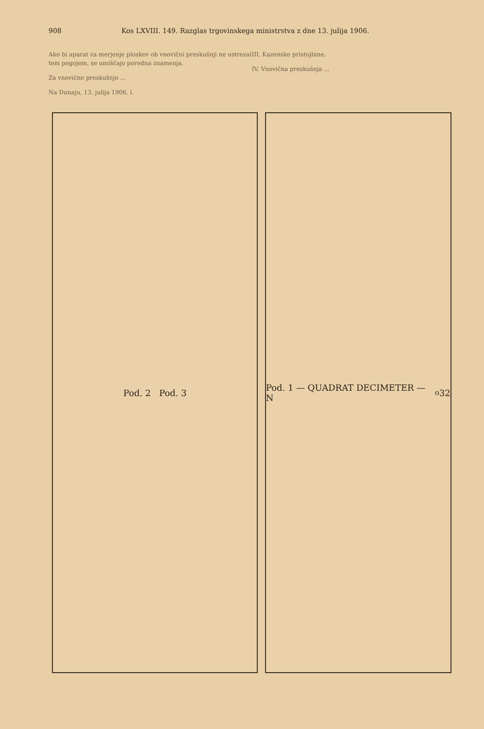908 Kos LXVIII. 149. Razglas trgovinskega ministrstva z dne 13. julija 1906.
Ako bi aparat za merjenje ploskev ob vnovični preskušnji ne ustrezal tem pogojem, se umiščajo poredna znamenja.
Za vnovično preskušnjo ...
Na Dunaju, 13. julija 1906. l.
III. Kazenske pristojbine.
IV. Vnovična preskušnja ...
Pod. 2 Pod. 3 Pod. 1 — QUADRAT DECIMETER — N<sup>o</sup> 32